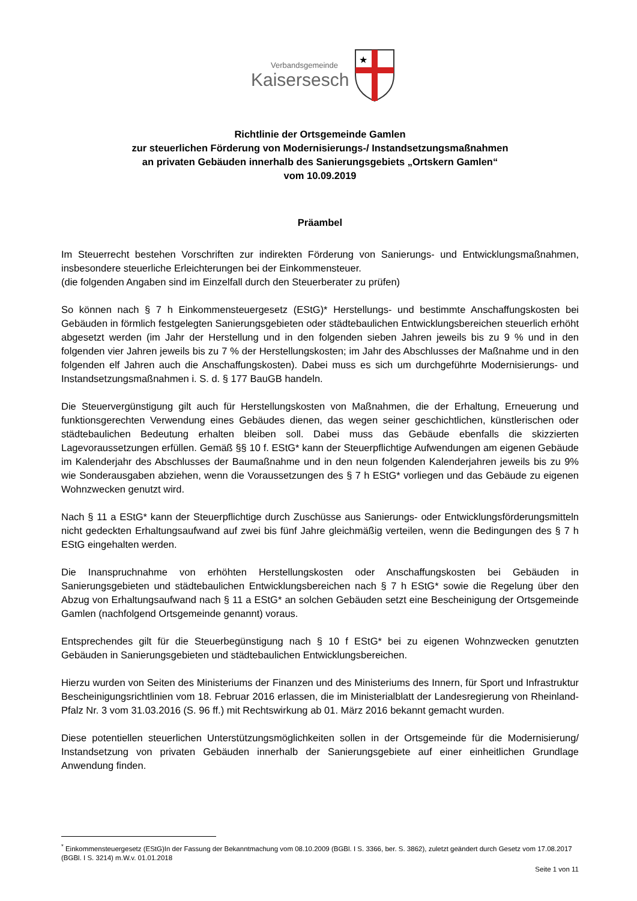Verbandsgemeinde
Kaisersesch
★
Richtlinie der Ortsgemeinde Gamlen
zur steuerlichen Förderung von Modernisierungs-/ Instandsetzungsmaßnahmen
an privaten Gebäuden innerhalb des Sanierungsgebiets „Ortskern Gamlen“
vom 10.09.2019
Präambel
Im Steuerrecht bestehen Vorschriften zur indirekten Förderung von Sanierungs- und Entwicklungsmaßnahmen, insbesondere steuerliche Erleichterungen bei der Einkommensteuer.
(die folgenden Angaben sind im Einzelfall durch den Steuerberater zu prüfen)
So können nach § 7 h Einkommensteuergesetz (EStG)* Herstellungs- und bestimmte Anschaffungskosten bei Gebäuden in förmlich festgelegten Sanierungsgebieten oder städtebaulichen Entwicklungsbereichen steuerlich erhöht abgesetzt werden (im Jahr der Herstellung und in den folgenden sieben Jahren jeweils bis zu 9 % und in den folgenden vier Jahren jeweils bis zu 7 % der Herstellungskosten; im Jahr des Abschlusses der Maßnahme und in den folgenden elf Jahren auch die Anschaffungskosten). Dabei muss es sich um durchgeführte Modernisierungs- und Instandsetzungsmaßnahmen i. S. d. § 177 BauGB handeln.
Die Steuervergünstigung gilt auch für Herstellungskosten von Maßnahmen, die der Erhaltung, Erneuerung und funktionsgerechten Verwendung eines Gebäudes dienen, das wegen seiner geschichtlichen, künstlerischen oder städtebaulichen Bedeutung erhalten bleiben soll. Dabei muss das Gebäude ebenfalls die skizzierten Lagevoraussetzungen erfüllen. Gemäß §§ 10 f. EStG* kann der Steuerpflichtige Aufwendungen am eigenen Gebäude im Kalenderjahr des Abschlusses der Baumaßnahme und in den neun folgenden Kalenderjahren jeweils bis zu 9% wie Sonderausgaben abziehen, wenn die Voraussetzungen des § 7 h EStG* vorliegen und das Gebäude zu eigenen Wohnzwecken genutzt wird.
Nach § 11 a EStG* kann der Steuerpflichtige durch Zuschüsse aus Sanierungs- oder Entwicklungsförderungsmitteln nicht gedeckten Erhaltungsaufwand auf zwei bis fünf Jahre gleichmäßig verteilen, wenn die Bedingungen des § 7 h EStG eingehalten werden.
Die Inanspruchnahme von erhöhten Herstellungskosten oder Anschaffungskosten bei Gebäuden in Sanierungsgebieten und städtebaulichen Entwicklungsbereichen nach § 7 h EStG* sowie die Regelung über den Abzug von Erhaltungsaufwand nach § 11 a EStG* an solchen Gebäuden setzt eine Bescheinigung der Ortsgemeinde Gamlen (nachfolgend Ortsgemeinde genannt) voraus.
Entsprechendes gilt für die Steuerbegünstigung nach § 10 f EStG* bei zu eigenen Wohnzwecken genutzten Gebäuden in Sanierungsgebieten und städtebaulichen Entwicklungsbereichen.
Hierzu wurden von Seiten des Ministeriums der Finanzen und des Ministeriums des Innern, für Sport und Infrastruktur Bescheinigungsrichtlinien vom 18. Februar 2016 erlassen, die im Ministerialblatt der Landesregierung von Rheinland-Pfalz Nr. 3 vom 31.03.2016 (S. 96 ff.) mit Rechtswirkung ab 01. März 2016 bekannt gemacht wurden.
Diese potentiellen steuerlichen Unterstützungsmöglichkeiten sollen in der Ortsgemeinde für die Modernisierung/ Instandsetzung von privaten Gebäuden innerhalb der Sanierungsgebiete auf einer einheitlichen Grundlage Anwendung finden.
<sup>*</sup> Einkommensteuergesetz (EStG)In der Fassung der Bekanntmachung vom 08.10.2009 (BGBl. I S. 3366, ber. S. 3862), zuletzt geändert durch Gesetz vom 17.08.2017 (BGBl. I S. 3214) m.W.v. 01.01.2018
Seite 1 von 11